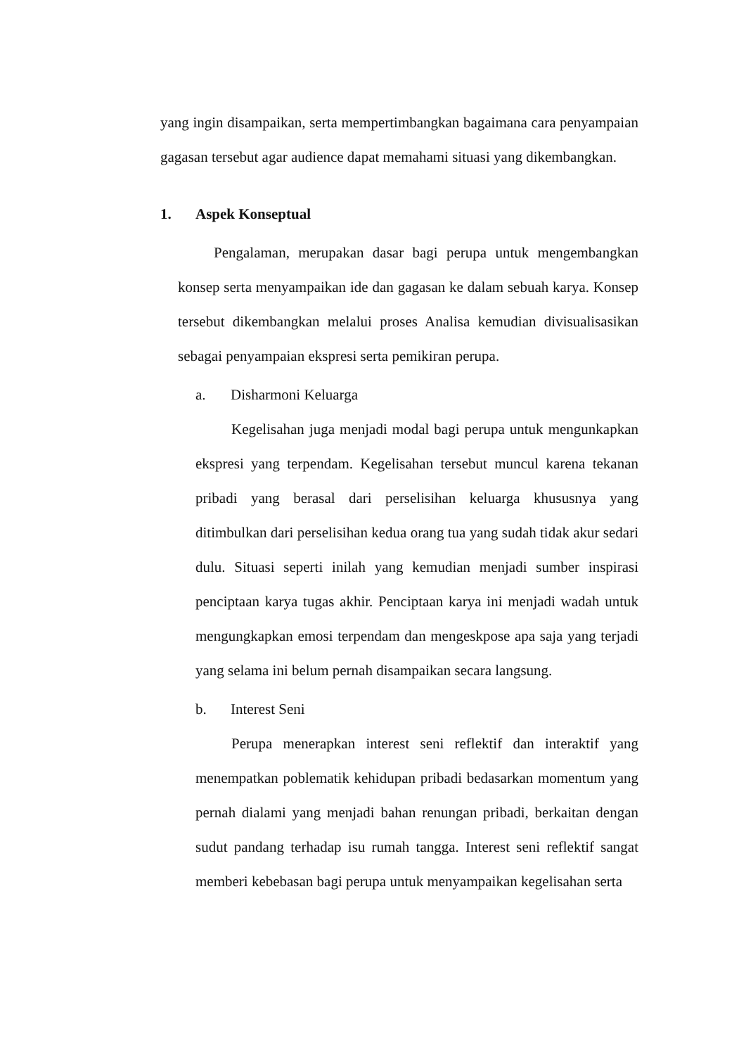yang ingin disampaikan, serta mempertimbangkan bagaimana cara penyampaian gagasan tersebut agar audience dapat memahami situasi yang dikembangkan.
1. Aspek Konseptual
Pengalaman, merupakan dasar bagi perupa untuk mengembangkan konsep serta menyampaikan ide dan gagasan ke dalam sebuah karya. Konsep tersebut dikembangkan melalui proses Analisa kemudian divisualisasikan sebagai penyampaian ekspresi serta pemikiran perupa.
a. Disharmoni Keluarga
Kegelisahan juga menjadi modal bagi perupa untuk mengunkapkan ekspresi yang terpendam. Kegelisahan tersebut muncul karena tekanan pribadi yang berasal dari perselisihan keluarga khususnya yang ditimbulkan dari perselisihan kedua orang tua yang sudah tidak akur sedari dulu. Situasi seperti inilah yang kemudian menjadi sumber inspirasi penciptaan karya tugas akhir. Penciptaan karya ini menjadi wadah untuk mengungkapkan emosi terpendam dan mengeskpose apa saja yang terjadi yang selama ini belum pernah disampaikan secara langsung.
b. Interest Seni
Perupa menerapkan interest seni reflektif dan interaktif yang menempatkan poblematik kehidupan pribadi bedasarkan momentum yang pernah dialami yang menjadi bahan renungan pribadi, berkaitan dengan sudut pandang terhadap isu rumah tangga. Interest seni reflektif sangat memberi kebebasan bagi perupa untuk menyampaikan kegelisahan serta